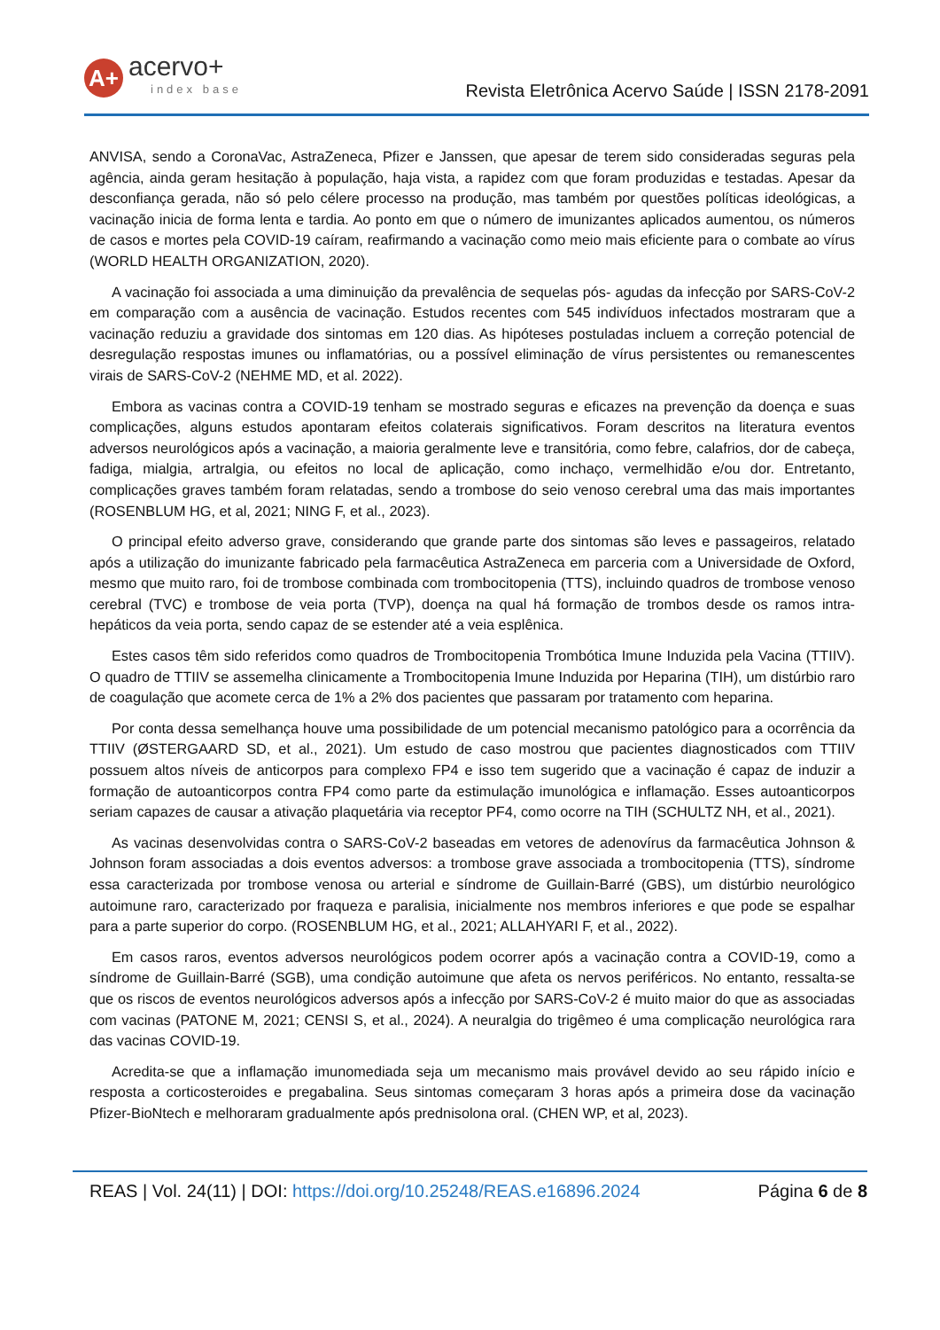A+
acervo+
index base
Revista Eletrônica Acervo Saúde | ISSN 2178-2091
ANVISA, sendo a CoronaVac, AstraZeneca, Pfizer e Janssen, que apesar de terem sido consideradas seguras pela agência, ainda geram hesitação à população, haja vista, a rapidez com que foram produzidas e testadas. Apesar da desconfiança gerada, não só pelo célere processo na produção, mas também por questões políticas ideológicas, a vacinação inicia de forma lenta e tardia. Ao ponto em que o número de imunizantes aplicados aumentou, os números de casos e mortes pela COVID-19 caíram, reafirmando a vacinação como meio mais eficiente para o combate ao vírus (WORLD HEALTH ORGANIZATION, 2020).
A vacinação foi associada a uma diminuição da prevalência de sequelas pós- agudas da infecção por SARS-CoV-2 em comparação com a ausência de vacinação. Estudos recentes com 545 indivíduos infectados mostraram que a vacinação reduziu a gravidade dos sintomas em 120 dias. As hipóteses postuladas incluem a correção potencial de desregulação respostas imunes ou inflamatórias, ou a possível eliminação de vírus persistentes ou remanescentes virais de SARS-CoV-2 (NEHME MD, et al. 2022).
Embora as vacinas contra a COVID-19 tenham se mostrado seguras e eficazes na prevenção da doença e suas complicações, alguns estudos apontaram efeitos colaterais significativos. Foram descritos na literatura eventos adversos neurológicos após a vacinação, a maioria geralmente leve e transitória, como febre, calafrios, dor de cabeça, fadiga, mialgia, artralgia, ou efeitos no local de aplicação, como inchaço, vermelhidão e/ou dor. Entretanto, complicações graves também foram relatadas, sendo a trombose do seio venoso cerebral uma das mais importantes (ROSENBLUM HG, et al, 2021; NING F, et al., 2023).
O principal efeito adverso grave, considerando que grande parte dos sintomas são leves e passageiros, relatado após a utilização do imunizante fabricado pela farmacêutica AstraZeneca em parceria com a Universidade de Oxford, mesmo que muito raro, foi de trombose combinada com trombocitopenia (TTS), incluindo quadros de trombose venoso cerebral (TVC) e trombose de veia porta (TVP), doença na qual há formação de trombos desde os ramos intra-hepáticos da veia porta, sendo capaz de se estender até a veia esplênica.
Estes casos têm sido referidos como quadros de Trombocitopenia Trombótica Imune Induzida pela Vacina (TTIIV). O quadro de TTIIV se assemelha clinicamente a Trombocitopenia Imune Induzida por Heparina (TIH), um distúrbio raro de coagulação que acomete cerca de 1% a 2% dos pacientes que passaram por tratamento com heparina.
Por conta dessa semelhança houve uma possibilidade de um potencial mecanismo patológico para a ocorrência da TTIIV (ØSTERGAARD SD, et al., 2021). Um estudo de caso mostrou que pacientes diagnosticados com TTIIV possuem altos níveis de anticorpos para complexo FP4 e isso tem sugerido que a vacinação é capaz de induzir a formação de autoanticorpos contra FP4 como parte da estimulação imunológica e inflamação. Esses autoanticorpos seriam capazes de causar a ativação plaquetária via receptor PF4, como ocorre na TIH (SCHULTZ NH, et al., 2021).
As vacinas desenvolvidas contra o SARS-CoV-2 baseadas em vetores de adenovírus da farmacêutica Johnson & Johnson foram associadas a dois eventos adversos: a trombose grave associada a trombocitopenia (TTS), síndrome essa caracterizada por trombose venosa ou arterial e síndrome de Guillain-Barré (GBS), um distúrbio neurológico autoimune raro, caracterizado por fraqueza e paralisia, inicialmente nos membros inferiores e que pode se espalhar para a parte superior do corpo. (ROSENBLUM HG, et al., 2021; ALLAHYARI F, et al., 2022).
Em casos raros, eventos adversos neurológicos podem ocorrer após a vacinação contra a COVID-19, como a síndrome de Guillain-Barré (SGB), uma condição autoimune que afeta os nervos periféricos. No entanto, ressalta-se que os riscos de eventos neurológicos adversos após a infecção por SARS-CoV-2 é muito maior do que as associadas com vacinas (PATONE M, 2021; CENSI S, et al., 2024). A neuralgia do trigêmeo é uma complicação neurológica rara das vacinas COVID-19.
Acredita-se que a inflamação imunomediada seja um mecanismo mais provável devido ao seu rápido início e resposta a corticosteroides e pregabalina. Seus sintomas começaram 3 horas após a primeira dose da vacinação Pfizer-BioNtech e melhoraram gradualmente após prednisolona oral. (CHEN WP, et al, 2023).
REAS | Vol. 24(11) | DOI: https://doi.org/10.25248/REAS.e16896.2024 Página 6 de 8